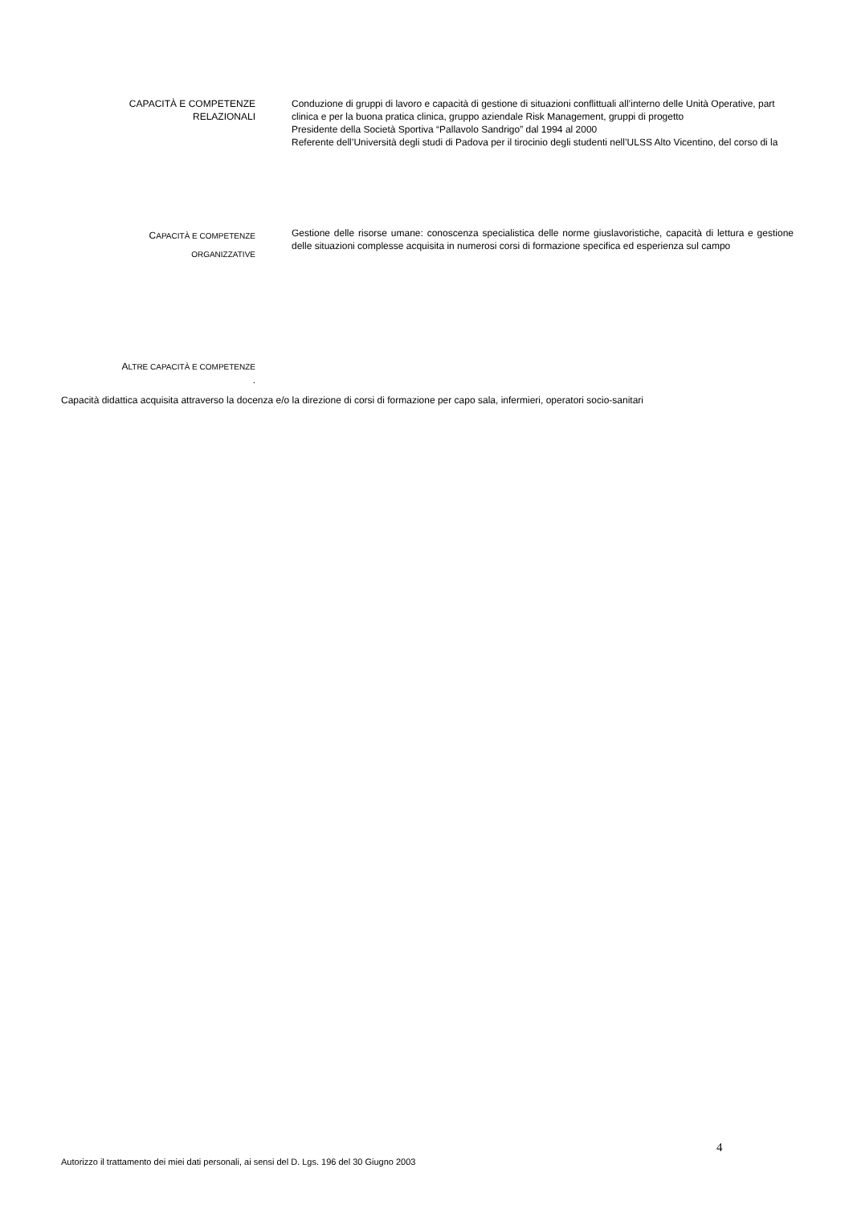CAPACITÀ E COMPETENZE
RELAZIONALI
Conduzione di gruppi di lavoro e capacità di gestione di situazioni conflittuali all’interno delle Unità Operative, part
clinica e per la buona pratica clinica, gruppo aziendale Risk Management, gruppi di progetto
Presidente della Società Sportiva “Pallavolo Sandrigo” dal 1994 al 2000
Referente dell’Università degli studi di Padova per il tirocinio degli studenti nell’ULSS Alto Vicentino, del corso di la
CAPACITÀ E COMPETENZE
ORGANIZZATIVE
Gestione delle risorse umane: conoscenza specialistica delle norme giuslavoristiche, capacità di lettura e gestione delle situazioni complesse acquisita in numerosi corsi di formazione specifica ed esperienza sul campo
ALTRE CAPACITÀ E COMPETENZE
.
Capacità didattica acquisita attraverso la docenza e/o la direzione di corsi di formazione per capo sala, infermieri, operatori socio-sanitari
4
Autorizzo il trattamento dei miei dati personali, ai sensi del D. Lgs. 196 del 30 Giugno 2003